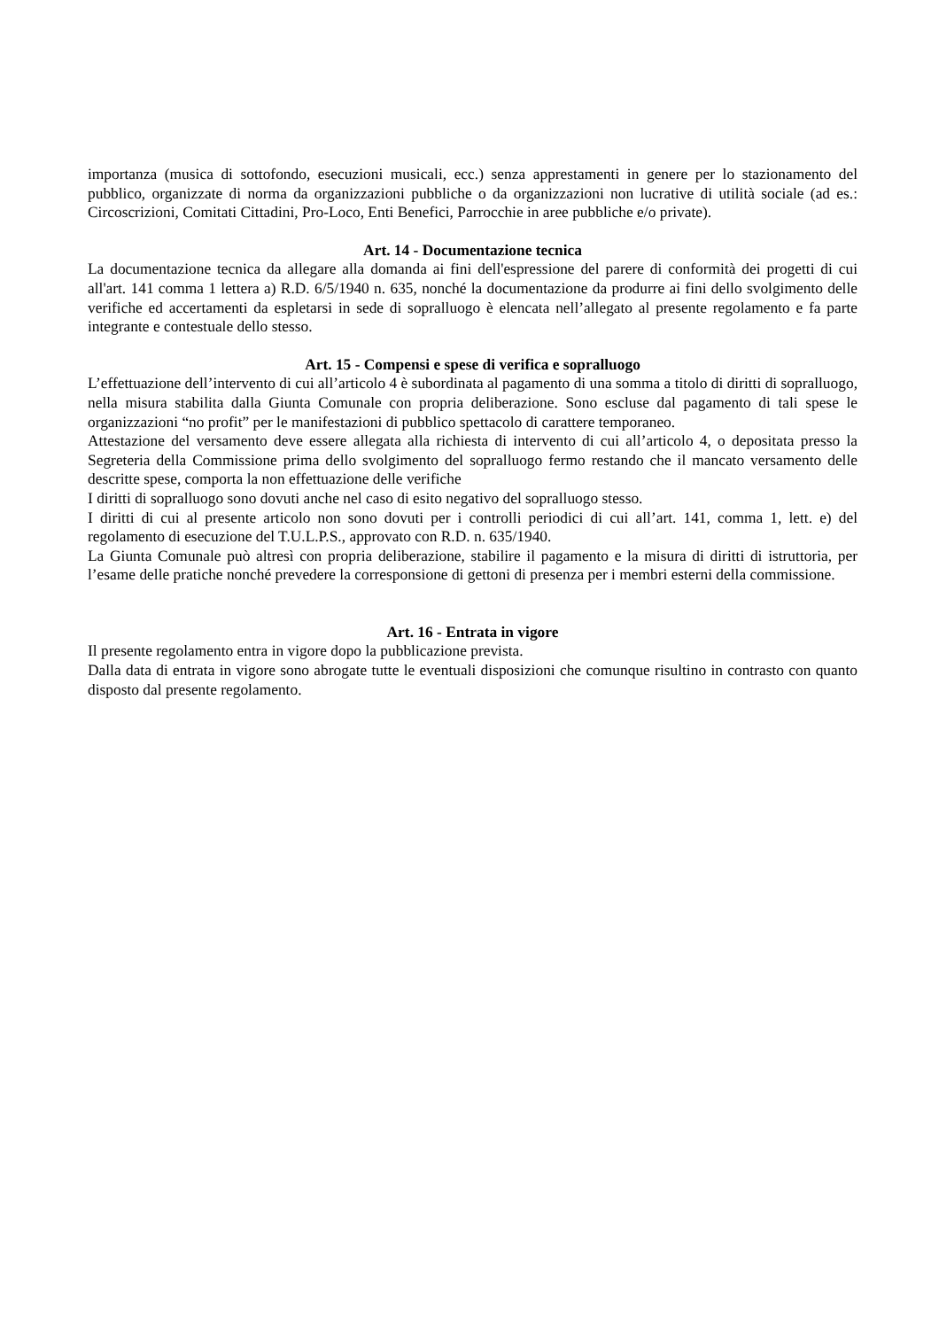importanza (musica di sottofondo, esecuzioni musicali, ecc.) senza apprestamenti in genere per lo stazionamento del pubblico, organizzate di norma da organizzazioni pubbliche o da organizzazioni non lucrative di utilità sociale (ad es.: Circoscrizioni, Comitati Cittadini, Pro-Loco, Enti Benefici, Parrocchie in aree pubbliche e/o private).
Art. 14 - Documentazione tecnica
La documentazione tecnica da allegare alla domanda ai fini dell'espressione del parere di conformità dei progetti di cui all'art. 141 comma 1 lettera a) R.D. 6/5/1940 n. 635, nonché la documentazione da produrre ai fini dello svolgimento delle verifiche ed accertamenti da espletarsi in sede di sopralluogo è elencata nell’allegato al presente regolamento e fa parte integrante e contestuale dello stesso.
Art. 15 - Compensi e spese di verifica e sopralluogo
L’effettuazione dell’intervento di cui all’articolo 4 è subordinata al pagamento di una somma a titolo di diritti di sopralluogo, nella misura stabilita dalla Giunta Comunale con propria deliberazione. Sono escluse dal pagamento di tali spese le organizzazioni “no profit” per le manifestazioni di pubblico spettacolo di carattere temporaneo.
Attestazione del versamento deve essere allegata alla richiesta di intervento di cui all’articolo 4, o depositata presso la Segreteria della Commissione prima dello svolgimento del sopralluogo fermo restando che il mancato versamento delle descritte spese, comporta la non effettuazione delle verifiche
I diritti di sopralluogo sono dovuti anche nel caso di esito negativo del sopralluogo stesso.
I diritti di cui al presente articolo non sono dovuti per i controlli periodici di cui all’art. 141, comma 1, lett. e) del regolamento di esecuzione del T.U.L.P.S., approvato con R.D. n. 635/1940.
La Giunta Comunale può altresì con propria deliberazione, stabilire il pagamento e la misura di diritti di istruttoria, per l’esame delle pratiche nonché prevedere la corresponsione di gettoni di presenza per i membri esterni della commissione.
Art. 16 - Entrata in vigore
Il presente regolamento entra in vigore dopo la pubblicazione prevista.
Dalla data di entrata in vigore sono abrogate tutte le eventuali disposizioni che comunque risultino in contrasto con quanto disposto dal presente regolamento.